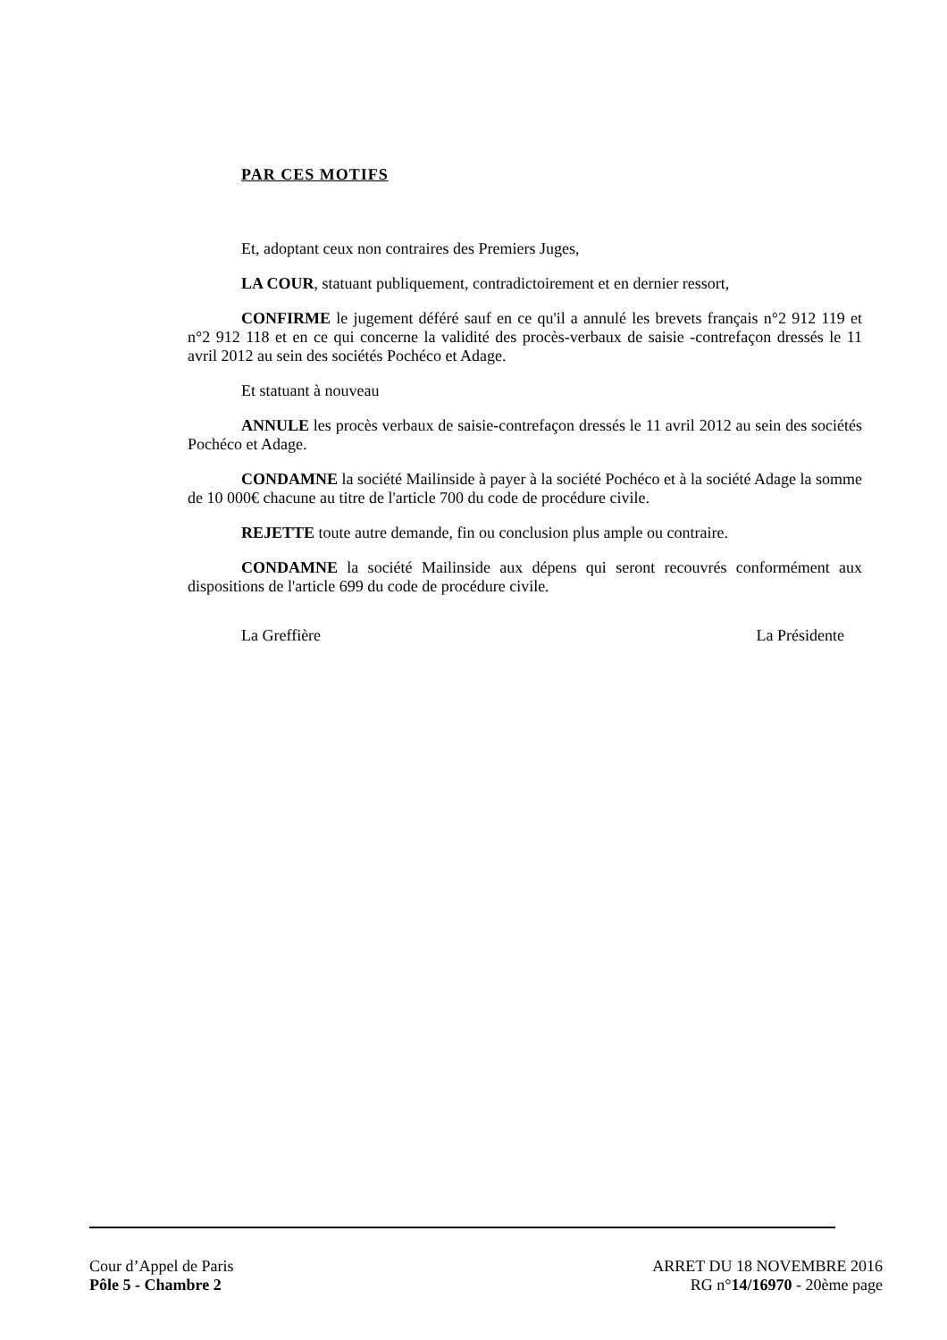PAR CES MOTIFS
Et, adoptant ceux non contraires des Premiers Juges,
LA COUR, statuant publiquement, contradictoirement et en dernier ressort,
CONFIRME le jugement déféré sauf en ce qu'il a annulé les brevets français n°2 912 119 et n°2 912 118 et en ce qui concerne la validité des procès-verbaux de saisie -contrefaçon dressés le 11 avril 2012 au sein des sociétés Pochéco et Adage.
Et statuant à nouveau
ANNULE les procès verbaux de saisie-contrefaçon dressés le 11 avril 2012 au sein des sociétés Pochéco et Adage.
CONDAMNE la société Mailinside à payer à la société Pochéco et à la société Adage la somme de 10 000€ chacune au titre de l'article 700 du code de procédure civile.
REJETTE toute autre demande, fin ou conclusion plus ample ou contraire.
CONDAMNE la société Mailinside aux dépens qui seront recouvrés conformément aux dispositions de l'article 699 du code de procédure civile.
La Greffière La Présidente
Cour d’Appel de Paris
Pôle 5 - Chambre 2 ARRET DU 18 NOVEMBRE 2016
RG n°14/16970 - 20ème page